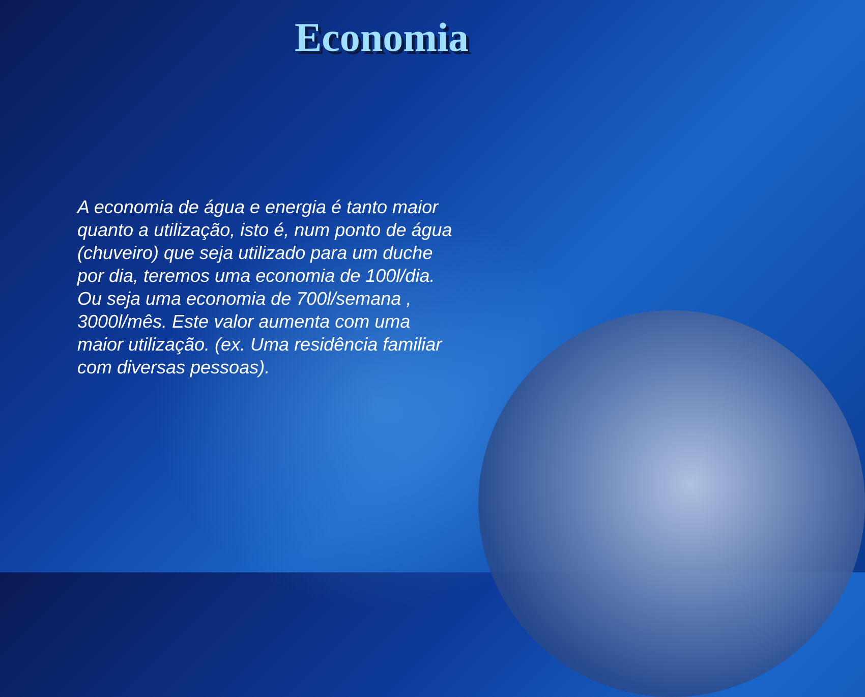Economia
A economia de água e energia é tanto maior quanto a utilização, isto é, num ponto de água (chuveiro) que seja utilizado para um duche por dia, teremos uma economia de 100l/dia. Ou seja uma economia de 700l/semana , 3000l/mês. Este valor aumenta com uma maior utilização. (ex. Uma residência familiar com diversas pessoas).